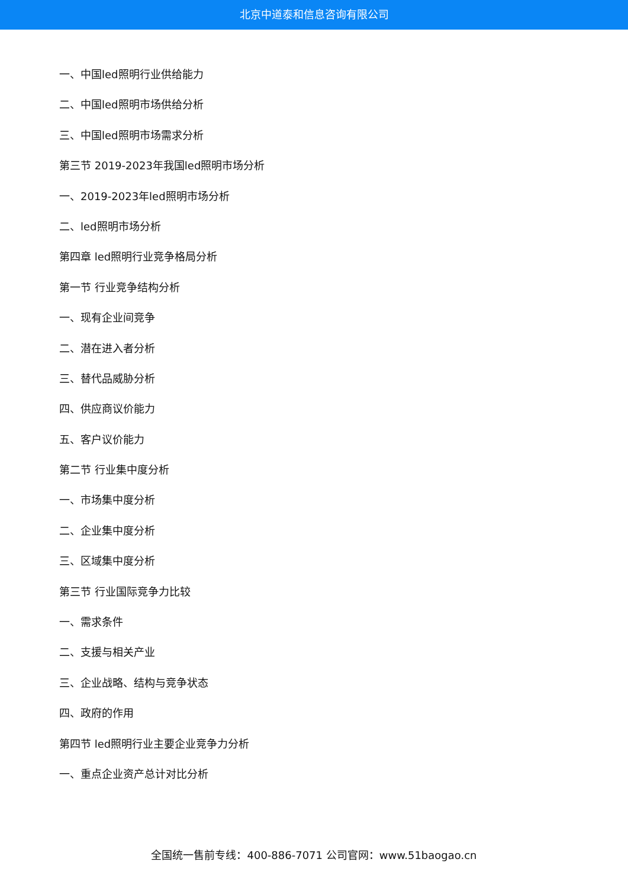北京中道泰和信息咨询有限公司
一、中国led照明行业供给能力
二、中国led照明市场供给分析
三、中国led照明市场需求分析
第三节 2019-2023年我国led照明市场分析
一、2019-2023年led照明市场分析
二、led照明市场分析
第四章 led照明行业竞争格局分析
第一节 行业竞争结构分析
一、现有企业间竞争
二、潜在进入者分析
三、替代品威胁分析
四、供应商议价能力
五、客户议价能力
第二节 行业集中度分析
一、市场集中度分析
二、企业集中度分析
三、区域集中度分析
第三节 行业国际竞争力比较
一、需求条件
二、支援与相关产业
三、企业战略、结构与竞争状态
四、政府的作用
第四节 led照明行业主要企业竞争力分析
一、重点企业资产总计对比分析
全国统一售前专线：400-886-7071 公司官网：www.51baogao.cn